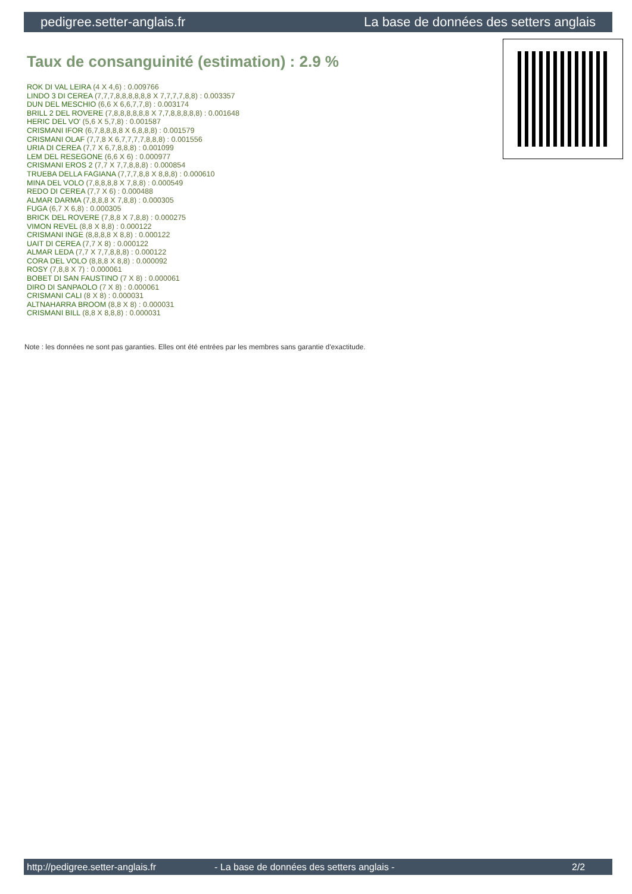pedigree.setter-anglais.fr La base de données des setters anglais
Taux de consanguinité (estimation) : 2.9 %
ROK DI VAL LEIRA (4 X 4,6) : 0.009766
LINDO 3 DI CEREA (7,7,7,8,8,8,8,8,8 X 7,7,7,7,8,8) : 0.003357
DUN DEL MESCHIO (6,6 X 6,6,7,7,8) : 0.003174
BRILL 2 DEL ROVERE (7,8,8,8,8,8,8 X 7,7,8,8,8,8,8) : 0.001648
HERIC DEL VO' (5,6 X 5,7,8) : 0.001587
CRISMANI IFOR (6,7,8,8,8,8 X 6,8,8,8) : 0.001579
CRISMANI OLAF (7,7,8 X 6,7,7,7,7,8,8,8) : 0.001556
URIA DI CEREA (7,7 X 6,7,8,8,8) : 0.001099
LEM DEL RESEGONE (6,6 X 6) : 0.000977
CRISMANI EROS 2 (7,7 X 7,7,8,8,8) : 0.000854
TRUEBA DELLA FAGIANA (7,7,7,8,8 X 8,8,8) : 0.000610
MINA DEL VOLO (7,8,8,8,8 X 7,8,8) : 0.000549
REDO DI CEREA (7,7 X 6) : 0.000488
ALMAR DARMA (7,8,8,8 X 7,8,8) : 0.000305
FUGA (6,7 X 6,8) : 0.000305
BRICK DEL ROVERE (7,8,8 X 7,8,8) : 0.000275
VIMON REVEL (8,8 X 8,8) : 0.000122
CRISMANI INGE (8,8,8,8 X 8,8) : 0.000122
UAIT DI CEREA (7,7 X 8) : 0.000122
ALMAR LEDA (7,7 X 7,7,8,8,8) : 0.000122
CORA DEL VOLO (8,8,8 X 8,8) : 0.000092
ROSY (7,8,8 X 7) : 0.000061
BOBET DI SAN FAUSTINO (7 X 8) : 0.000061
DIRO DI SANPAOLO (7 X 8) : 0.000061
CRISMANI CALI (8 X 8) : 0.000031
ALTNAHARRA BROOM (8,8 X 8) : 0.000031
CRISMANI BILL (8,8 X 8,8,8) : 0.000031
Note : les données ne sont pas garanties. Elles ont été entrées par les membres sans garantie d'exactitude.
http://pedigree.setter-anglais.fr - La base de données des setters anglais - 2/2